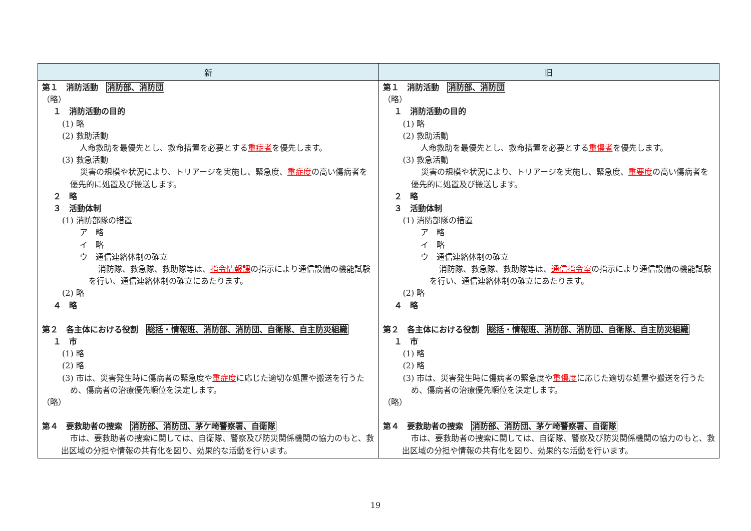| 新 | 旧 |
| --- | --- |
| 第１ 消防活動 消防部、消防団 （略） １ 消防活動の目的 (1) 略 (2) 救助活動 人命救助を最優先とし、救命措置を必要とする 重症者 を優先します。 (3) 救急活動 災害の規模や状況により、トリアージを実施し、緊急度、 重症度 の高い傷病者を優先的に処置及び搬送します。 ２ 略 ３ 活動体制 (1) 消防部隊の措置 ア 略 イ 略 ウ 通信連絡体制の確立 消防隊、救急隊、救助隊等は、 指令情報課 の指示により通信設備の機能試験を行い、通信連絡体制の確立にあたります。 (2) 略 ４ 略 第２ 各主体における役割 総括・情報班、消防部、消防団、自衛隊、自主防災組織 １ 市 (1) 略 (2) 略 (3) 市は、災害発生時に傷病者の緊急度や 重症度 に応じた適切な処置や搬送を行うため、傷病者の治療優先順位を決定します。 （略） 第４ 要救助者の捜索 消防部、消防団、茅ケ崎警察署、自衛隊 市は、要救助者の捜索に関しては、自衛隊、警察及び防災関係機関の協力のもと、救出区域の分担や情報の共有化を図り、効果的な活動を行います。 | 第１ 消防活動 消防部、消防団 （略） １ 消防活動の目的 (1) 略 (2) 救助活動 人命救助を最優先とし、救命措置を必要とする 重傷者 を優先します。 (3) 救急活動 災害の規模や状況により、トリアージを実施し、緊急度、 重要度 の高い傷病者を優先的に処置及び搬送します。 ２ 略 ３ 活動体制 (1) 消防部隊の措置 ア 略 イ 略 ウ 通信連絡体制の確立 消防隊、救急隊、救助隊等は、 通信指令室 の指示により通信設備の機能試験を行い、通信連絡体制の確立にあたります。 (2) 略 ４ 略 第２ 各主体における役割 総括・情報班、消防部、消防団、自衛隊、自主防災組織 １ 市 (1) 略 (2) 略 (3) 市は、災害発生時に傷病者の緊急度や 重傷度 に応じた適切な処置や搬送を行うため、傷病者の治療優先順位を決定します。 （略） 第４ 要救助者の捜索 消防部、消防団、茅ケ崎警察署、自衛隊 市は、要救助者の捜索に関しては、自衛隊、警察及び防災関係機関の協力のもと、救出区域の分担や情報の共有化を図り、効果的な活動を行います。 |
19